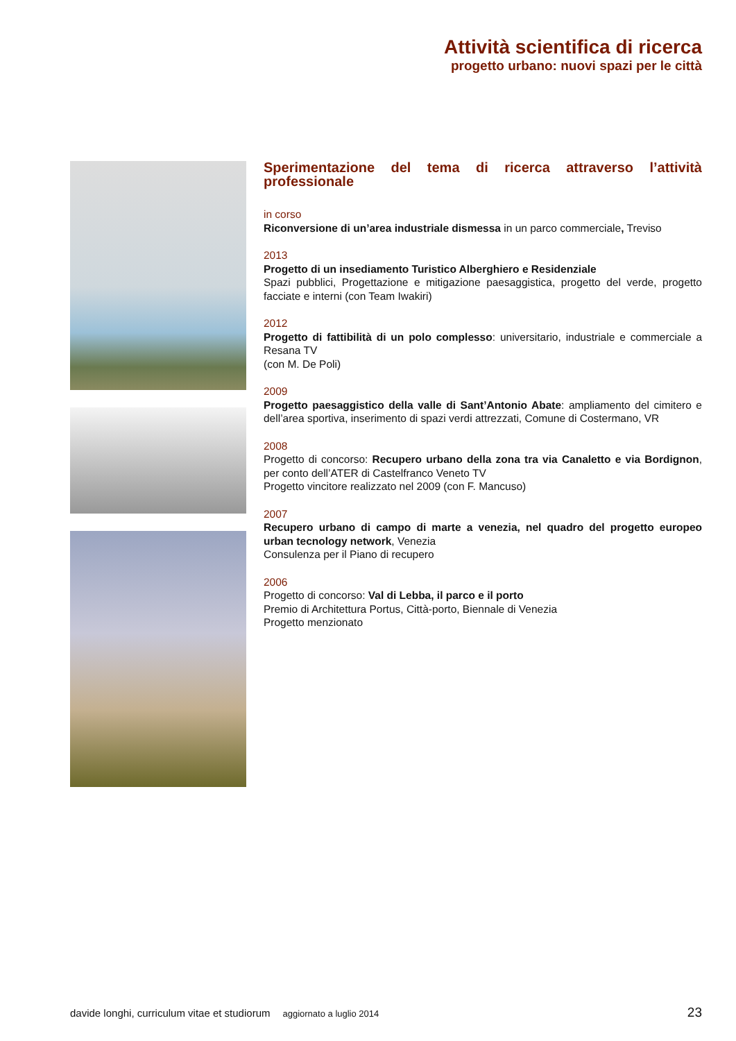Attività scientifica di ricerca
progetto urbano: nuovi spazi per le città
Sperimentazione del tema di ricerca attraverso l’attività professionale
in corso
Riconversione di un’area industriale dismessa in un parco commerciale, Treviso
2013
Progetto di un insediamento Turistico Alberghiero e Residenziale
Spazi pubblici, Progettazione e mitigazione paesaggistica, progetto del verde, progetto facciate e interni (con Team Iwakiri)
2012
Progetto di fattibilità di un polo complesso: universitario, industriale e commerciale a Resana TV
(con M. De Poli)
2009
Progetto paesaggistico della valle di Sant’Antonio Abate: ampliamento del cimitero e dell’area sportiva, inserimento di spazi verdi attrezzati, Comune di Costermano, VR
2008
Progetto di concorso: Recupero urbano della zona tra via Canaletto e via Bordignon, per conto dell’ATER di Castelfranco Veneto TV
Progetto vincitore realizzato nel 2009 (con F. Mancuso)
2007
Recupero urbano di campo di marte a venezia, nel quadro del progetto europeo urban tecnology network, Venezia
Consulenza per il Piano di recupero
2006
Progetto di concorso: Val di Lebba, il parco e il porto
Premio di Architettura Portus, Città-porto, Biennale di Venezia
Progetto menzionato
davide longhi, curriculum vitae et studiorum aggiornato a luglio 2014 23